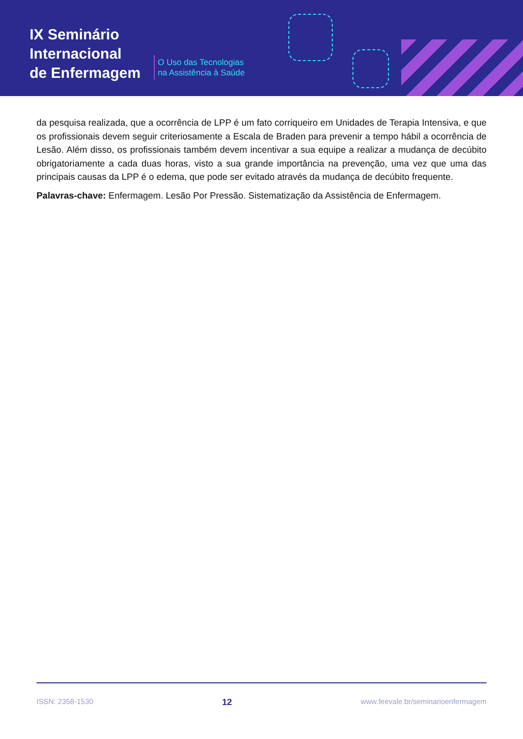IX Seminário
Internacional
de Enfermagem
O Uso das Tecnologias
na Assistência à Saúde
da pesquisa realizada, que a ocorrência de LPP é um fato corriqueiro em Unidades de Terapia Intensiva, e que os profissionais devem seguir criteriosamente a Escala de Braden para prevenir a tempo hábil a ocorrência de Lesão. Além disso, os profissionais também devem incentivar a sua equipe a realizar a mudança de decúbito obrigatoriamente a cada duas horas, visto a sua grande importância na prevenção, uma vez que uma das principais causas da LPP é o edema, que pode ser evitado através da mudança de decúbito frequente.
Palavras-chave: Enfermagem. Lesão Por Pressão. Sistematização da Assistência de Enfermagem.
ISSN: 2358-1530 12 www.feevale.br/seminarioenfermagem